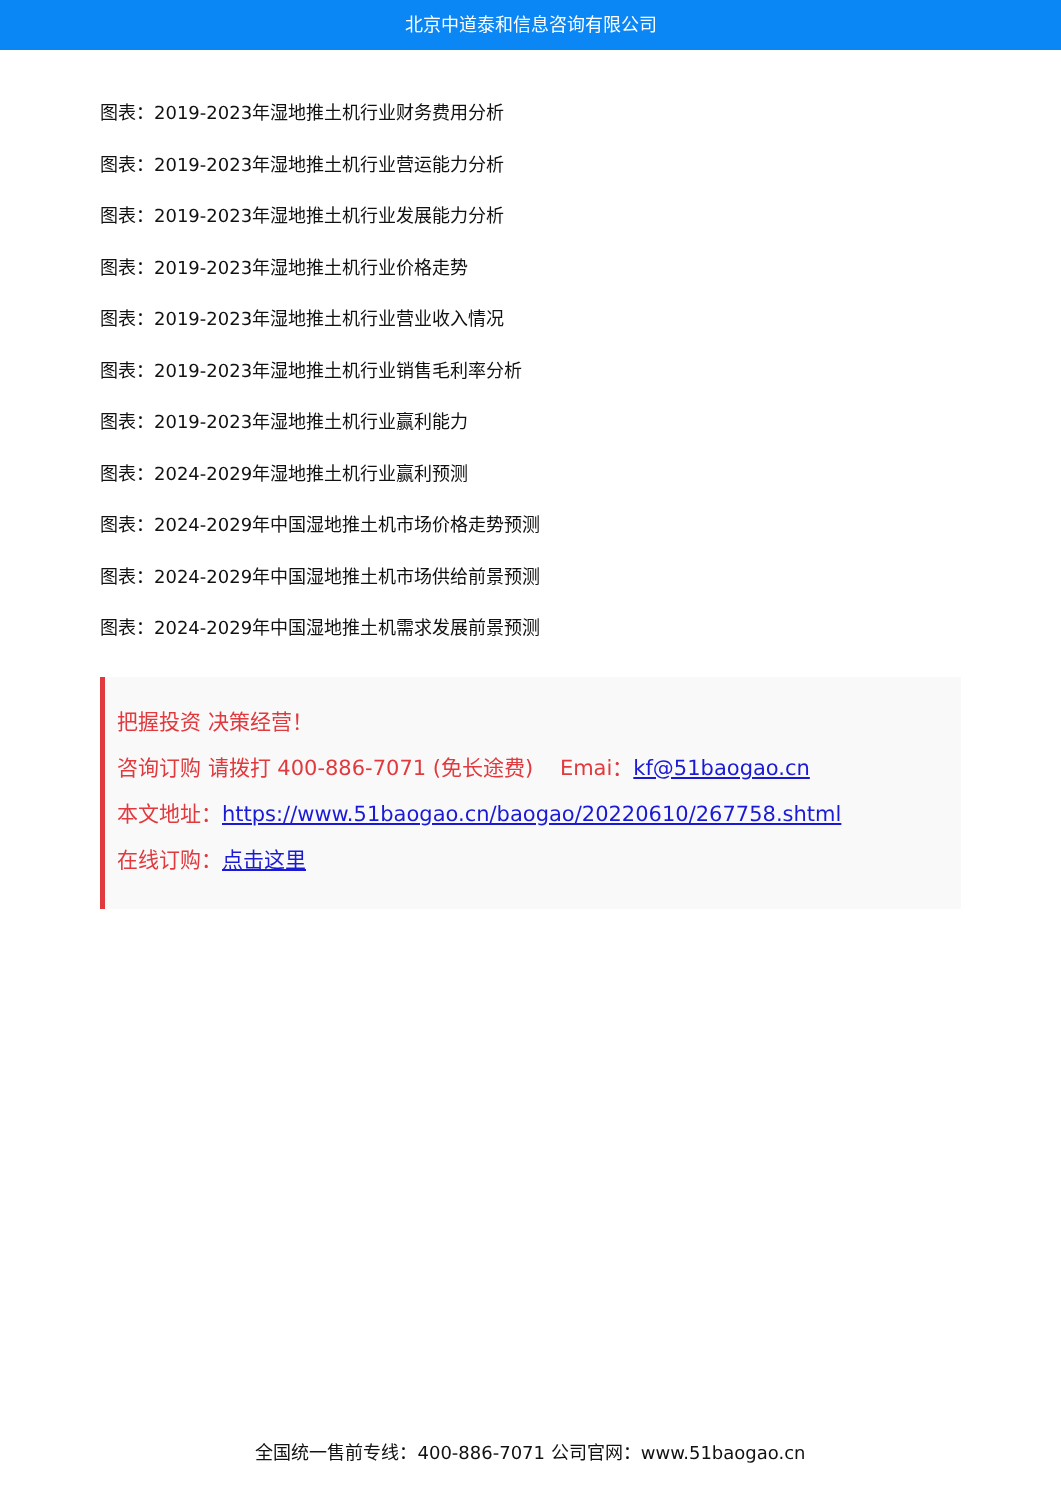北京中道泰和信息咨询有限公司
图表：2019-2023年湿地推土机行业财务费用分析
图表：2019-2023年湿地推土机行业营运能力分析
图表：2019-2023年湿地推土机行业发展能力分析
图表：2019-2023年湿地推土机行业价格走势
图表：2019-2023年湿地推土机行业营业收入情况
图表：2019-2023年湿地推土机行业销售毛利率分析
图表：2019-2023年湿地推土机行业赢利能力
图表：2024-2029年湿地推土机行业赢利预测
图表：2024-2029年中国湿地推土机市场价格走势预测
图表：2024-2029年中国湿地推土机市场供给前景预测
图表：2024-2029年中国湿地推土机需求发展前景预测
把握投资 决策经营！
咨询订购 请拨打 400-886-7071 (免长途费) Emai：kf@51baogao.cn
本文地址：https://www.51baogao.cn/baogao/20220610/267758.shtml
在线订购：点击这里
全国统一售前专线：400-886-7071 公司官网：www.51baogao.cn